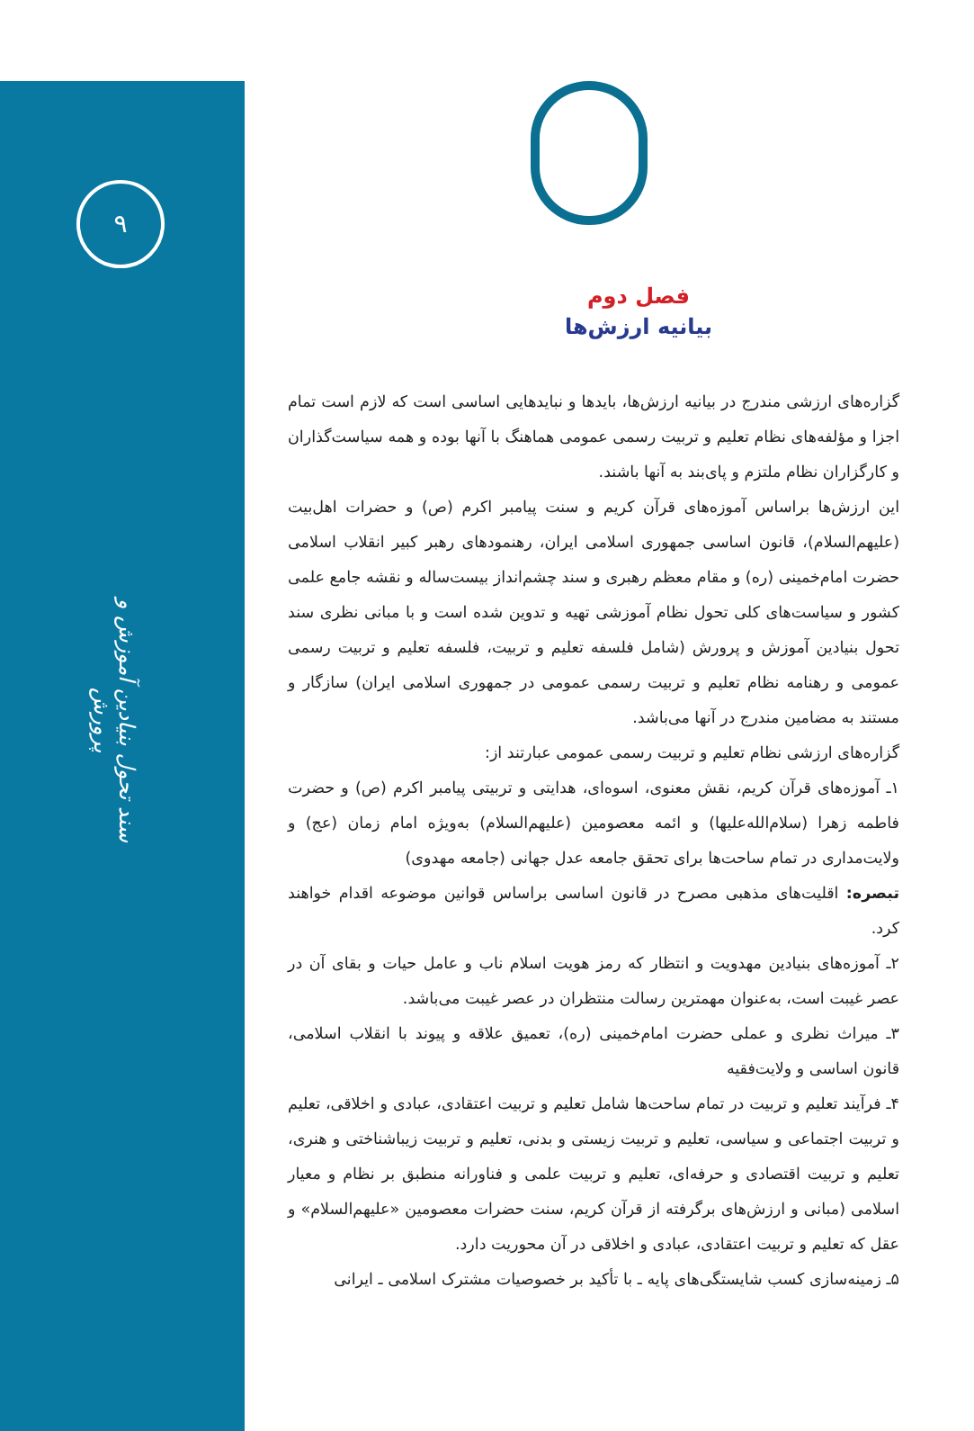۹
سند تحول بنیادین آموزش و پرورش
فصل دوم
بیانیه ارزش‌ها
گزاره‌های ارزشی مندرج در بیانیه ارزش‌ها، بایدها و نبایدهایی اساسی است که لازم است تمام اجزا و مؤلفه‌های نظام تعلیم و تربیت رسمی عمومی هماهنگ با آنها بوده و همه سیاست‌گذاران و کارگزاران نظام ملتزم و پای‌بند به آنها باشند.
این ارزش‌ها براساس آموزه‌های قرآن کریم و سنت پیامبر اکرم (ص) و حضرات اهل‌بیت (علیهم‌السلام)، قانون اساسی جمهوری اسلامی ایران، رهنمودهای رهبر کبیر انقلاب اسلامی حضرت امام‌خمینی (ره) و مقام معظم رهبری و سند چشم‌انداز بیست‌ساله و نقشه جامع علمی کشور و سیاست‌های کلی تحول نظام آموزشی تهیه و تدوین شده است و با مبانی نظری سند تحول بنیادین آموزش و پرورش (شامل فلسفه تعلیم و تربیت، فلسفه تعلیم و تربیت رسمی عمومی و رهنامه نظام تعلیم و تربیت رسمی عمومی در جمهوری اسلامی ایران) سازگار و مستند به مضامین مندرج در آنها می‌باشد.
گزاره‌های ارزشی نظام تعلیم و تربیت رسمی عمومی عبارتند از:
۱ـ آموزه‌های قرآن کریم، نقش معنوی، اسوه‌ای، هدایتی و تربیتی پیامبر اکرم (ص) و حضرت فاطمه زهرا (سلام‌الله‌علیها) و ائمه معصومین (علیهم‌السلام) به‌ویژه امام زمان (عج) و ولایت‌مداری در تمام ساحت‌ها برای تحقق جامعه عدل جهانی (جامعه مهدوی)
تبصره: اقلیت‌های مذهبی مصرح در قانون اساسی براساس قوانین موضوعه اقدام خواهند کرد.
۲ـ آموزه‌های بنیادین مهدویت و انتظار که رمز هویت اسلام ناب و عامل حیات و بقای آن در عصر غیبت است، به‌عنوان مهمترین رسالت منتظران در عصر غیبت می‌باشد.
۳ـ میراث نظری و عملی حضرت امام‌خمینی (ره)، تعمیق علاقه و پیوند با انقلاب اسلامی، قانون اساسی و ولایت‌فقیه
۴ـ فرآیند تعلیم و تربیت در تمام ساحت‌ها شامل تعلیم و تربیت اعتقادی، عبادی و اخلاقی، تعلیم و تربیت اجتماعی و سیاسی، تعلیم و تربیت زیستی و بدنی، تعلیم و تربیت زیباشناختی و هنری، تعلیم و تربیت اقتصادی و حرفه‌ای، تعلیم و تربیت علمی و فناورانه منطبق بر نظام و معیار اسلامی (مبانی و ارزش‌های برگرفته از قرآن کریم، سنت حضرات معصومین «علیهم‌السلام» و عقل که تعلیم و تربیت اعتقادی، عبادی و اخلاقی در آن محوریت دارد.
۵ـ زمینه‌سازی کسب شایستگی‌های پایه ـ با تأکید بر خصوصیات مشترک اسلامی ـ ایرانی